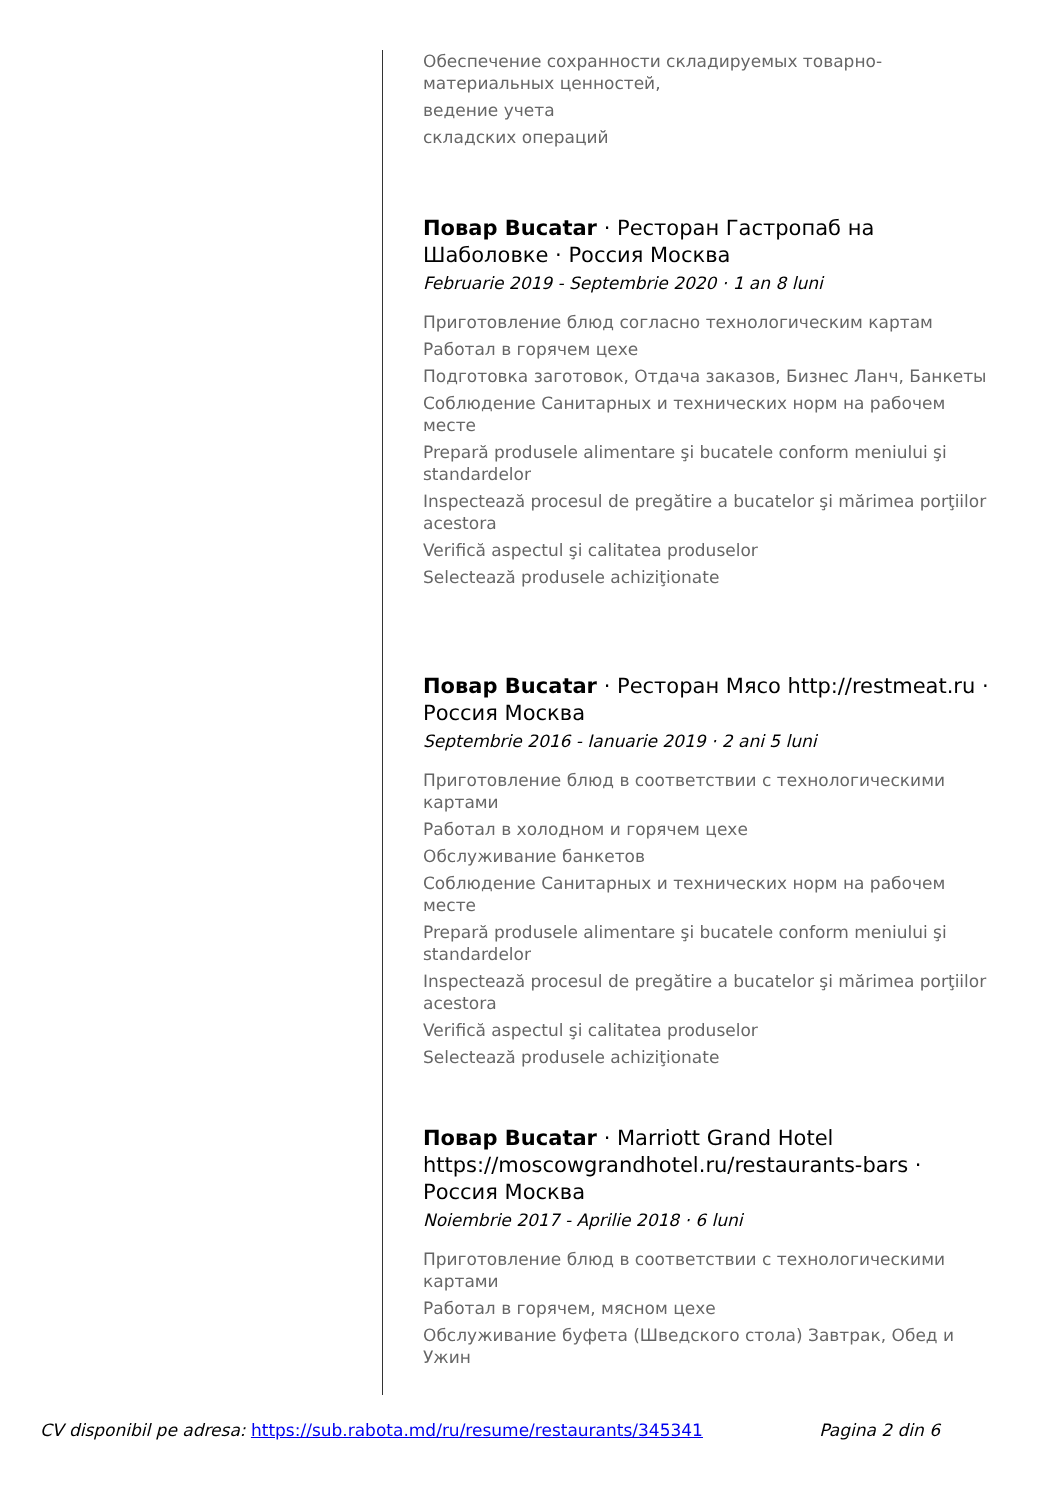Обеспечение сохранности складируемых товарно-материальных ценностей,
ведение учета
складских операций
Повар Bucatar · Ресторан Гастропаб на Шаболовке · Россия Москва
Februarie 2019 - Septembrie 2020 · 1 an 8 luni
Приготовление блюд согласно технологическим картам
Работал в горячем цехе
Подготовка заготовок, Отдача заказов, Бизнес Ланч, Банкеты
Соблюдение Санитарных и технических норм на рабочем месте
Prepară produsele alimentare şi bucatele conform meniului şi standardelor
Inspectează procesul de pregătire a bucatelor şi mărimea porţiilor acestora
Verifică aspectul şi calitatea produselor
Selectează produsele achiziţionate
Повар Bucatar · Ресторан Мясо http://restmeat.ru · Россия Москва
Septembrie 2016 - Ianuarie 2019 · 2 ani 5 luni
Приготовление блюд в соответствии с технологическими картами
Работал в холодном и горячем цехе
Обслуживание банкетов
Соблюдение Санитарных и технических норм на рабочем месте
Prepară produsele alimentare şi bucatele conform meniului şi standardelor
Inspectează procesul de pregătire a bucatelor şi mărimea porţiilor acestora
Verifică aspectul şi calitatea produselor
Selectează produsele achiziţionate
Повар Bucatar · Marriott Grand Hotel https://moscowgrandhotel.ru/restaurants-bars · Россия Москва
Noiembrie 2017 - Aprilie 2018 · 6 luni
Приготовление блюд в соответствии с технологическими картами
Работал в горячем, мясном цехе
Обслуживание буфета (Шведского стола) Завтрак, Обед и Ужин
CV disponibil pe adresa: https://sub.rabota.md/ru/resume/restaurants/345341 Pagina 2 din 6